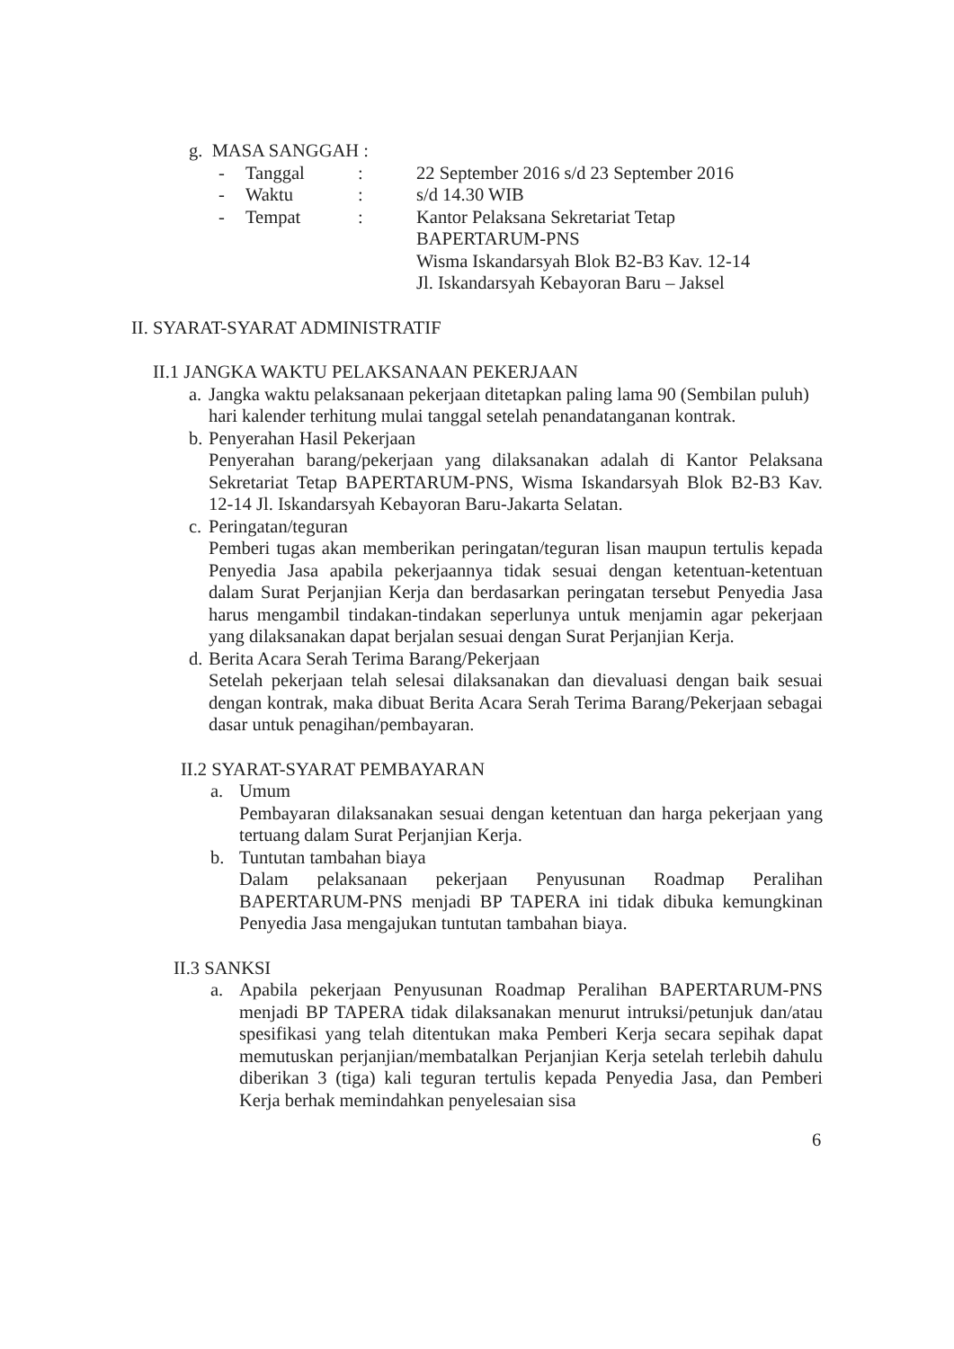g. MASA SANGGAH :
| - | Tanggal | : | 22 September 2016 s/d 23 September 2016 |
| - | Waktu | : | s/d 14.30 WIB |
| - | Tempat | : | Kantor Pelaksana Sekretariat Tetap BAPERTARUM-PNS Wisma Iskandarsyah Blok B2-B3 Kav. 12-14 Jl. Iskandarsyah Kebayoran Baru – Jaksel |
II. SYARAT-SYARAT ADMINISTRATIF
II.1 JANGKA WAKTU PELAKSANAAN PEKERJAAN
a.
Jangka waktu pelaksanaan pekerjaan ditetapkan paling lama 90 (Sembilan puluh) hari kalender terhitung mulai tanggal setelah penandatanganan kontrak.
b.
Penyerahan Hasil Pekerjaan
Penyerahan barang/pekerjaan yang dilaksanakan adalah di Kantor Pelaksana Sekretariat Tetap BAPERTARUM-PNS, Wisma Iskandarsyah Blok B2-B3 Kav. 12-14 Jl. Iskandarsyah Kebayoran Baru-Jakarta Selatan.
c.
Peringatan/teguran
Pemberi tugas akan memberikan peringatan/teguran lisan maupun tertulis kepada Penyedia Jasa apabila pekerjaannya tidak sesuai dengan ketentuan-ketentuan dalam Surat Perjanjian Kerja dan berdasarkan peringatan tersebut Penyedia Jasa harus mengambil tindakan-tindakan seperlunya untuk menjamin agar pekerjaan yang dilaksanakan dapat berjalan sesuai dengan Surat Perjanjian Kerja.
d.
Berita Acara Serah Terima Barang/Pekerjaan
Setelah pekerjaan telah selesai dilaksanakan dan dievaluasi dengan baik sesuai dengan kontrak, maka dibuat Berita Acara Serah Terima Barang/Pekerjaan sebagai dasar untuk penagihan/pembayaran.
II.2 SYARAT-SYARAT PEMBAYARAN
a. Umum
Pembayaran dilaksanakan sesuai dengan ketentuan dan harga pekerjaan yang tertuang dalam Surat Perjanjian Kerja.
b. Tuntutan tambahan biaya
Dalam pelaksanaan pekerjaan Penyusunan Roadmap Peralihan BAPERTARUM-PNS menjadi BP TAPERA ini tidak dibuka kemungkinan Penyedia Jasa mengajukan tuntutan tambahan biaya.
II.3 SANKSI
a. Apabila pekerjaan Penyusunan Roadmap Peralihan BAPERTARUM-PNS menjadi BP TAPERA tidak dilaksanakan menurut intruksi/petunjuk dan/atau spesifikasi yang telah ditentukan maka Pemberi Kerja secara sepihak dapat memutuskan perjanjian/membatalkan Perjanjian Kerja setelah terlebih dahulu diberikan 3 (tiga) kali teguran tertulis kepada Penyedia Jasa, dan Pemberi Kerja berhak memindahkan penyelesaian sisa
6